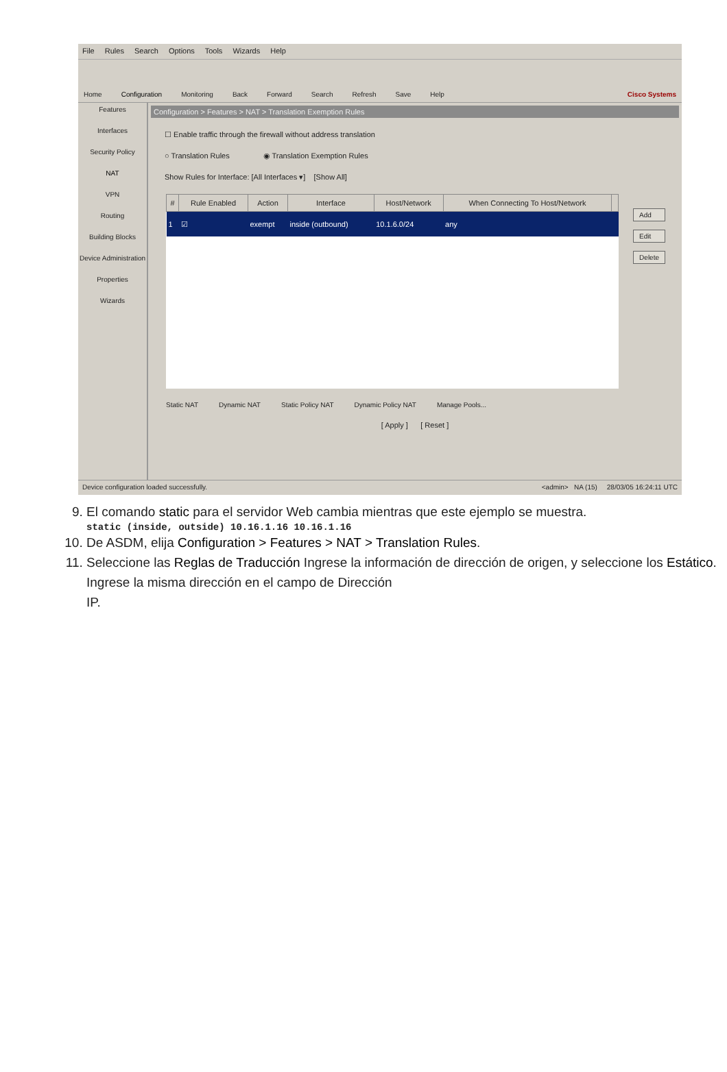File Rules Search Options Tools Wizards Help
Home
Configuration
Monitoring
Back
Forward
Search
Refresh
Save
Help
Cisco Systems
Features
Interfaces
Security Policy
NAT
VPN
Routing
Building Blocks
Device Administration
Properties
Wizards
Configuration > Features > NAT > Translation Exemption Rules
☐ Enable traffic through the firewall without address translation
○ Translation Rules ◉ Translation Exemption Rules
Show Rules for Interface: [All Interfaces ▾] [Show All]
| # | Rule Enabled | Action | Interface | Host/Network | When Connecting To Host/Network | |
| --- | --- | --- | --- | --- | --- | --- |
| 1 | ☑ | exempt | inside (outbound) | 10.1.6.0/24 | any | |
Static NAT Dynamic NAT Static Policy NAT Dynamic Policy NAT Manage Pools...
[ Apply ] [ Reset ]
Add
Edit
Delete
Device configuration loaded successfully. <admin> NA (15) 28/03/05 16:24:11 UTC
9. El comando static para el servidor Web cambia mientras que este ejemplo se muestra.
static (inside, outside) 10.16.1.16 10.16.1.16
10. De ASDM, elija Configuration > Features > NAT > Translation Rules.
11. Seleccione las Reglas de Traducción Ingrese la información de dirección de origen, y seleccione los Estático. Ingrese la misma dirección en el campo de Dirección
IP.